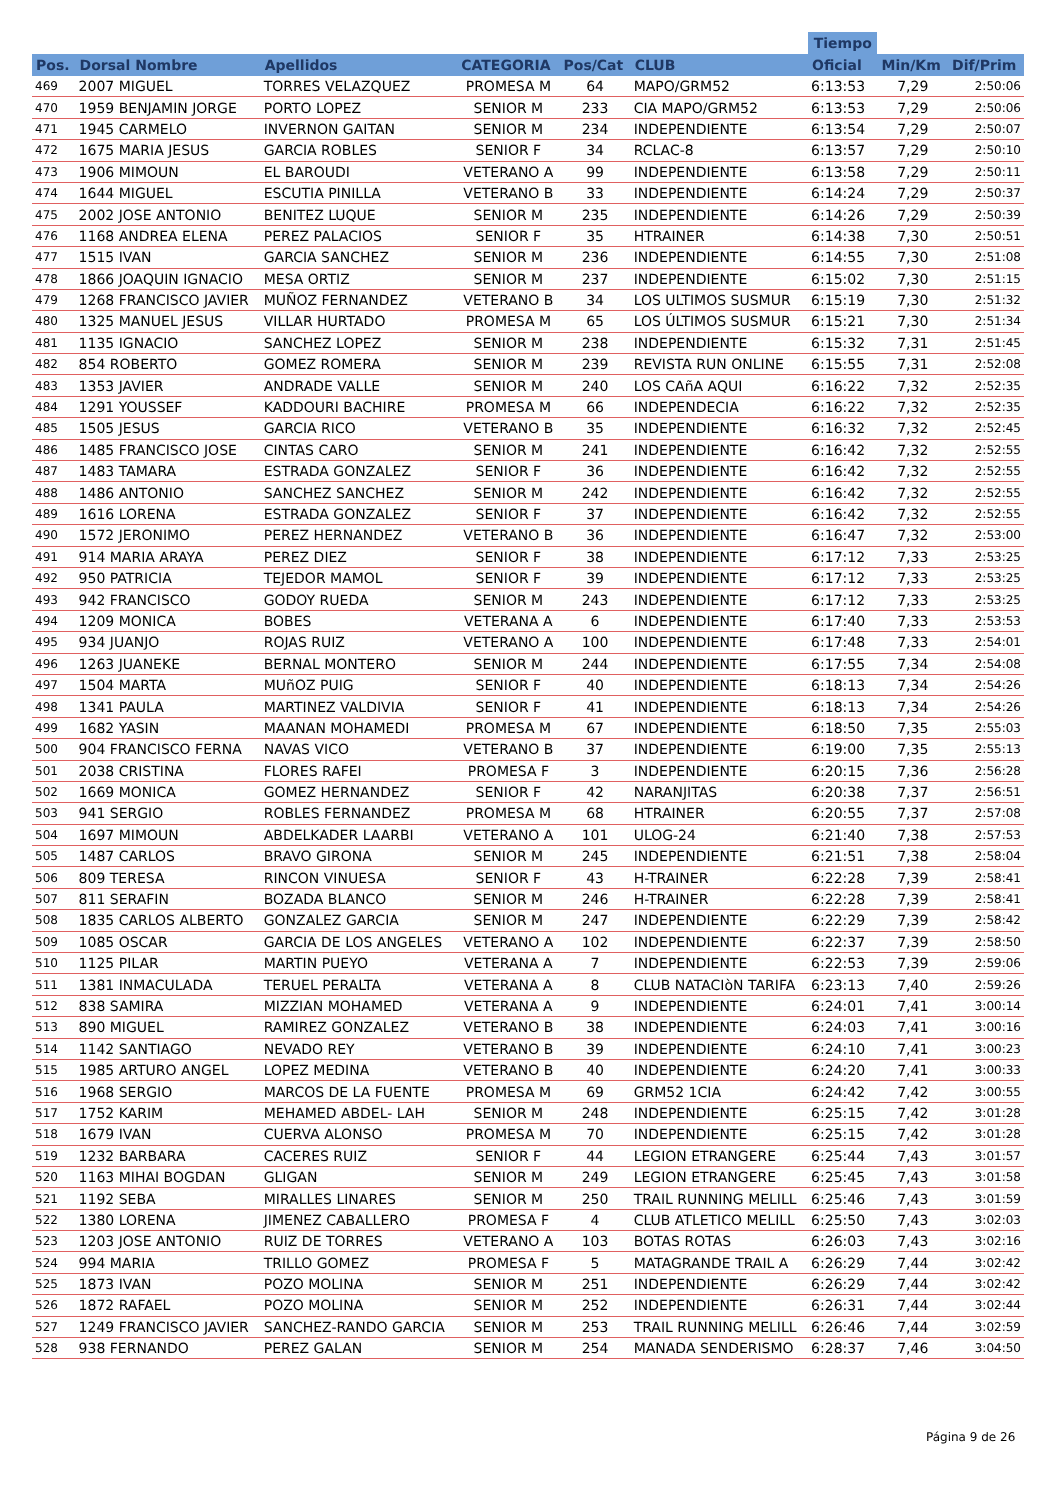| | | | | | | Tiempo | | |
| --- | --- | --- | --- | --- | --- | --- | --- | --- |
| Pos. | Dorsal Nombre | Apellidos | CATEGORIA | Pos/Cat | CLUB | Oficial | Min/Km | Dif/Prim |
| 469 | 2007 MIGUEL | TORRES VELAZQUEZ | PROMESA M | 64 | MAPO/GRM52 | 6:13:53 | 7,29 | 2:50:06 |
| 470 | 1959 BENJAMIN JORGE | PORTO LOPEZ | SENIOR M | 233 | CIA MAPO/GRM52 | 6:13:53 | 7,29 | 2:50:06 |
| 471 | 1945 CARMELO | INVERNON GAITAN | SENIOR M | 234 | INDEPENDIENTE | 6:13:54 | 7,29 | 2:50:07 |
| 472 | 1675 MARIA JESUS | GARCIA ROBLES | SENIOR F | 34 | RCLAC-8 | 6:13:57 | 7,29 | 2:50:10 |
| 473 | 1906 MIMOUN | EL BAROUDI | VETERANO A | 99 | INDEPENDIENTE | 6:13:58 | 7,29 | 2:50:11 |
| 474 | 1644 MIGUEL | ESCUTIA PINILLA | VETERANO B | 33 | INDEPENDIENTE | 6:14:24 | 7,29 | 2:50:37 |
| 475 | 2002 JOSE ANTONIO | BENITEZ LUQUE | SENIOR M | 235 | INDEPENDIENTE | 6:14:26 | 7,29 | 2:50:39 |
| 476 | 1168 ANDREA ELENA | PEREZ PALACIOS | SENIOR F | 35 | HTRAINER | 6:14:38 | 7,30 | 2:50:51 |
| 477 | 1515 IVAN | GARCIA SANCHEZ | SENIOR M | 236 | INDEPENDIENTE | 6:14:55 | 7,30 | 2:51:08 |
| 478 | 1866 JOAQUIN IGNACIO | MESA ORTIZ | SENIOR M | 237 | INDEPENDIENTE | 6:15:02 | 7,30 | 2:51:15 |
| 479 | 1268 FRANCISCO JAVIER | MUÑOZ FERNANDEZ | VETERANO B | 34 | LOS ULTIMOS SUSMUR | 6:15:19 | 7,30 | 2:51:32 |
| 480 | 1325 MANUEL JESUS | VILLAR HURTADO | PROMESA M | 65 | LOS ÚLTIMOS SUSMUR | 6:15:21 | 7,30 | 2:51:34 |
| 481 | 1135 IGNACIO | SANCHEZ LOPEZ | SENIOR M | 238 | INDEPENDIENTE | 6:15:32 | 7,31 | 2:51:45 |
| 482 | 854 ROBERTO | GOMEZ ROMERA | SENIOR M | 239 | REVISTA RUN ONLINE | 6:15:55 | 7,31 | 2:52:08 |
| 483 | 1353 JAVIER | ANDRADE VALLE | SENIOR M | 240 | LOS CAñA AQUI | 6:16:22 | 7,32 | 2:52:35 |
| 484 | 1291 YOUSSEF | KADDOURI BACHIRE | PROMESA M | 66 | INDEPENDECIA | 6:16:22 | 7,32 | 2:52:35 |
| 485 | 1505 JESUS | GARCIA RICO | VETERANO B | 35 | INDEPENDIENTE | 6:16:32 | 7,32 | 2:52:45 |
| 486 | 1485 FRANCISCO JOSE | CINTAS CARO | SENIOR M | 241 | INDEPENDIENTE | 6:16:42 | 7,32 | 2:52:55 |
| 487 | 1483 TAMARA | ESTRADA GONZALEZ | SENIOR F | 36 | INDEPENDIENTE | 6:16:42 | 7,32 | 2:52:55 |
| 488 | 1486 ANTONIO | SANCHEZ SANCHEZ | SENIOR M | 242 | INDEPENDIENTE | 6:16:42 | 7,32 | 2:52:55 |
| 489 | 1616 LORENA | ESTRADA GONZALEZ | SENIOR F | 37 | INDEPENDIENTE | 6:16:42 | 7,32 | 2:52:55 |
| 490 | 1572 JERONIMO | PEREZ HERNANDEZ | VETERANO B | 36 | INDEPENDIENTE | 6:16:47 | 7,32 | 2:53:00 |
| 491 | 914 MARIA ARAYA | PEREZ DIEZ | SENIOR F | 38 | INDEPENDIENTE | 6:17:12 | 7,33 | 2:53:25 |
| 492 | 950 PATRICIA | TEJEDOR MAMOL | SENIOR F | 39 | INDEPENDIENTE | 6:17:12 | 7,33 | 2:53:25 |
| 493 | 942 FRANCISCO | GODOY RUEDA | SENIOR M | 243 | INDEPENDIENTE | 6:17:12 | 7,33 | 2:53:25 |
| 494 | 1209 MONICA | BOBES | VETERANA A | 6 | INDEPENDIENTE | 6:17:40 | 7,33 | 2:53:53 |
| 495 | 934 JUANJO | ROJAS RUIZ | VETERANO A | 100 | INDEPENDIENTE | 6:17:48 | 7,33 | 2:54:01 |
| 496 | 1263 JUANEKE | BERNAL MONTERO | SENIOR M | 244 | INDEPENDIENTE | 6:17:55 | 7,34 | 2:54:08 |
| 497 | 1504 MARTA | MUñOZ PUIG | SENIOR F | 40 | INDEPENDIENTE | 6:18:13 | 7,34 | 2:54:26 |
| 498 | 1341 PAULA | MARTINEZ VALDIVIA | SENIOR F | 41 | INDEPENDIENTE | 6:18:13 | 7,34 | 2:54:26 |
| 499 | 1682 YASIN | MAANAN MOHAMEDI | PROMESA M | 67 | INDEPENDIENTE | 6:18:50 | 7,35 | 2:55:03 |
| 500 | 904 FRANCISCO FERNA | NAVAS VICO | VETERANO B | 37 | INDEPENDIENTE | 6:19:00 | 7,35 | 2:55:13 |
| 501 | 2038 CRISTINA | FLORES RAFEI | PROMESA F | 3 | INDEPENDIENTE | 6:20:15 | 7,36 | 2:56:28 |
| 502 | 1669 MONICA | GOMEZ HERNANDEZ | SENIOR F | 42 | NARANJITAS | 6:20:38 | 7,37 | 2:56:51 |
| 503 | 941 SERGIO | ROBLES FERNANDEZ | PROMESA M | 68 | HTRAINER | 6:20:55 | 7,37 | 2:57:08 |
| 504 | 1697 MIMOUN | ABDELKADER LAARBI | VETERANO A | 101 | ULOG-24 | 6:21:40 | 7,38 | 2:57:53 |
| 505 | 1487 CARLOS | BRAVO GIRONA | SENIOR M | 245 | INDEPENDIENTE | 6:21:51 | 7,38 | 2:58:04 |
| 506 | 809 TERESA | RINCON VINUESA | SENIOR F | 43 | H-TRAINER | 6:22:28 | 7,39 | 2:58:41 |
| 507 | 811 SERAFIN | BOZADA BLANCO | SENIOR M | 246 | H-TRAINER | 6:22:28 | 7,39 | 2:58:41 |
| 508 | 1835 CARLOS ALBERTO | GONZALEZ GARCIA | SENIOR M | 247 | INDEPENDIENTE | 6:22:29 | 7,39 | 2:58:42 |
| 509 | 1085 OSCAR | GARCIA DE LOS ANGELES | VETERANO A | 102 | INDEPENDIENTE | 6:22:37 | 7,39 | 2:58:50 |
| 510 | 1125 PILAR | MARTIN PUEYO | VETERANA A | 7 | INDEPENDIENTE | 6:22:53 | 7,39 | 2:59:06 |
| 511 | 1381 INMACULADA | TERUEL PERALTA | VETERANA A | 8 | CLUB NATACIòN TARIFA | 6:23:13 | 7,40 | 2:59:26 |
| 512 | 838 SAMIRA | MIZZIAN MOHAMED | VETERANA A | 9 | INDEPENDIENTE | 6:24:01 | 7,41 | 3:00:14 |
| 513 | 890 MIGUEL | RAMIREZ GONZALEZ | VETERANO B | 38 | INDEPENDIENTE | 6:24:03 | 7,41 | 3:00:16 |
| 514 | 1142 SANTIAGO | NEVADO REY | VETERANO B | 39 | INDEPENDIENTE | 6:24:10 | 7,41 | 3:00:23 |
| 515 | 1985 ARTURO ANGEL | LOPEZ MEDINA | VETERANO B | 40 | INDEPENDIENTE | 6:24:20 | 7,41 | 3:00:33 |
| 516 | 1968 SERGIO | MARCOS DE LA FUENTE | PROMESA M | 69 | GRM52 1CIA | 6:24:42 | 7,42 | 3:00:55 |
| 517 | 1752 KARIM | MEHAMED ABDEL- LAH | SENIOR M | 248 | INDEPENDIENTE | 6:25:15 | 7,42 | 3:01:28 |
| 518 | 1679 IVAN | CUERVA ALONSO | PROMESA M | 70 | INDEPENDIENTE | 6:25:15 | 7,42 | 3:01:28 |
| 519 | 1232 BARBARA | CACERES RUIZ | SENIOR F | 44 | LEGION ETRANGERE | 6:25:44 | 7,43 | 3:01:57 |
| 520 | 1163 MIHAI BOGDAN | GLIGAN | SENIOR M | 249 | LEGION ETRANGERE | 6:25:45 | 7,43 | 3:01:58 |
| 521 | 1192 SEBA | MIRALLES LINARES | SENIOR M | 250 | TRAIL RUNNING MELILL | 6:25:46 | 7,43 | 3:01:59 |
| 522 | 1380 LORENA | JIMENEZ CABALLERO | PROMESA F | 4 | CLUB ATLETICO MELILL | 6:25:50 | 7,43 | 3:02:03 |
| 523 | 1203 JOSE ANTONIO | RUIZ DE TORRES | VETERANO A | 103 | BOTAS ROTAS | 6:26:03 | 7,43 | 3:02:16 |
| 524 | 994 MARIA | TRILLO GOMEZ | PROMESA F | 5 | MATAGRANDE TRAIL A | 6:26:29 | 7,44 | 3:02:42 |
| 525 | 1873 IVAN | POZO MOLINA | SENIOR M | 251 | INDEPENDIENTE | 6:26:29 | 7,44 | 3:02:42 |
| 526 | 1872 RAFAEL | POZO MOLINA | SENIOR M | 252 | INDEPENDIENTE | 6:26:31 | 7,44 | 3:02:44 |
| 527 | 1249 FRANCISCO JAVIER | SANCHEZ-RANDO GARCIA | SENIOR M | 253 | TRAIL RUNNING MELILL | 6:26:46 | 7,44 | 3:02:59 |
| 528 | 938 FERNANDO | PEREZ GALAN | SENIOR M | 254 | MANADA SENDERISMO | 6:28:37 | 7,46 | 3:04:50 |
Página 9 de 26